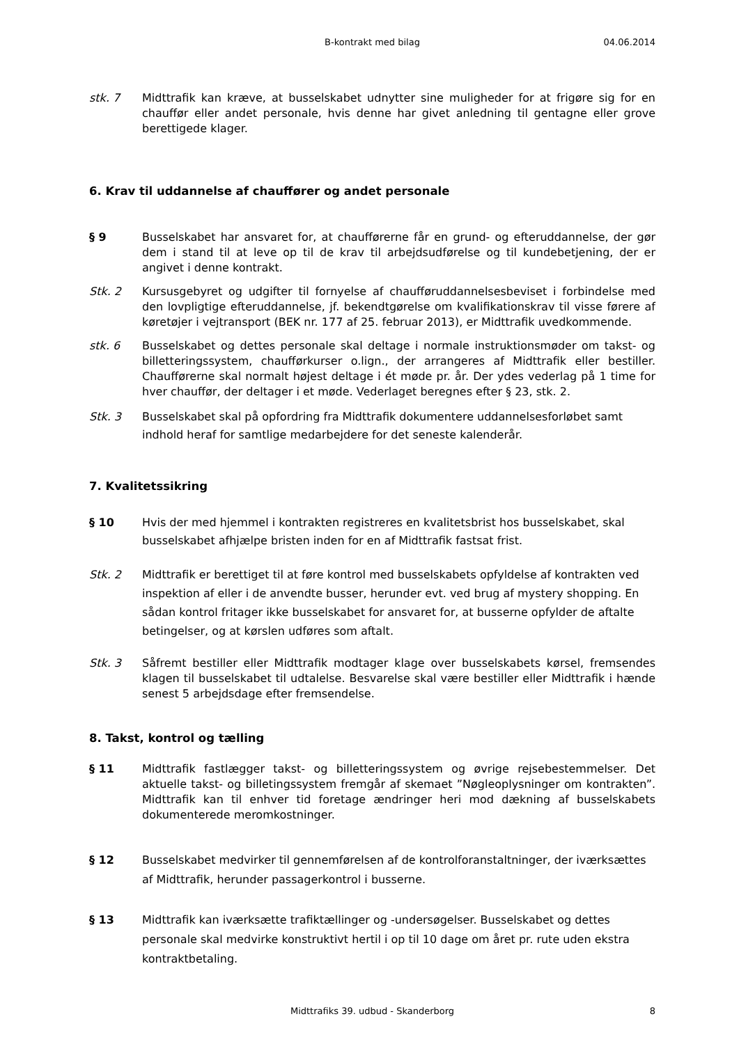B-kontrakt med bilag
04.06.2014
stk. 7 Midttrafik kan kræve, at busselskabet udnytter sine muligheder for at frigøre sig for en chauffør eller andet personale, hvis denne har givet anledning til gentagne eller grove berettigede klager.
6. Krav til uddannelse af chauffører og andet personale
§ 9 Busselskabet har ansvaret for, at chaufførerne får en grund- og efteruddannelse, der gør dem i stand til at leve op til de krav til arbejdsudførelse og til kundebetjening, der er angivet i denne kontrakt.
Stk. 2 Kursusgebyret og udgifter til fornyelse af chaufføruddannelsesbeviset i forbindelse med den lovpligtige efteruddannelse, jf. bekendtgørelse om kvalifikationskrav til visse førere af køretøjer i vejtransport (BEK nr. 177 af 25. februar 2013), er Midttrafik uvedkommende.
stk. 6 Busselskabet og dettes personale skal deltage i normale instruktionsmøder om takst- og billetteringssystem, chaufførkurser o.lign., der arrangeres af Midttrafik eller bestiller. Chaufførerne skal normalt højest deltage i ét møde pr. år. Der ydes vederlag på 1 time for hver chauffør, der deltager i et møde. Vederlaget beregnes efter § 23, stk. 2.
Stk. 3 Busselskabet skal på opfordring fra Midttrafik dokumentere uddannelsesforløbet samt indhold heraf for samtlige medarbejdere for det seneste kalenderår.
7. Kvalitetssikring
§ 10 Hvis der med hjemmel i kontrakten registreres en kvalitetsbrist hos busselskabet, skal busselskabet afhjælpe bristen inden for en af Midttrafik fastsat frist.
Stk. 2 Midttrafik er berettiget til at føre kontrol med busselskabets opfyldelse af kontrakten ved inspektion af eller i de anvendte busser, herunder evt. ved brug af mystery shopping. En sådan kontrol fritager ikke busselskabet for ansvaret for, at busserne opfylder de aftalte betingelser, og at kørslen udføres som aftalt.
Stk. 3 Såfremt bestiller eller Midttrafik modtager klage over busselskabets kørsel, fremsendes klagen til busselskabet til udtalelse. Besvarelse skal være bestiller eller Midttrafik i hænde senest 5 arbejdsdage efter fremsendelse.
8. Takst, kontrol og tælling
§ 11 Midttrafik fastlægger takst- og billetteringssystem og øvrige rejsebestemmelser. Det aktuelle takst- og billetingssystem fremgår af skemaet ”Nøgleoplysninger om kontrakten”. Midttrafik kan til enhver tid foretage ændringer heri mod dækning af busselskabets dokumenterede meromkostninger.
§ 12 Busselskabet medvirker til gennemførelsen af de kontrolforanstaltninger, der iværksættes af Midttrafik, herunder passagerkontrol i busserne.
§ 13 Midttrafik kan iværksætte trafiktællinger og -undersøgelser. Busselskabet og dettes personale skal medvirke konstruktivt hertil i op til 10 dage om året pr. rute uden ekstra kontraktbetaling.
Midttrafiks 39. udbud - Skanderborg 8